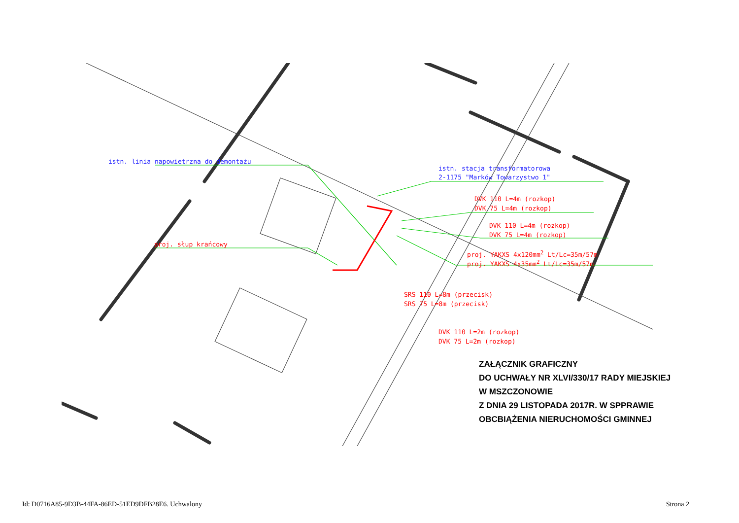istn. linia napowietrzna do demontażu
istn. stacja transformatorowa
2-1175 "Marków Towarzystwo 1"
DVK 110 L=4m (rozkop)
DVK 75 L=4m (rozkop)
DVK 110 L=4m (rozkop)
DVK 75 L=4m (rozkop)
proj. słup krańcowy
proj. YAKXS 4x120mm<sup>2</sup> Lt/Lc=35m/57m
proj. YAKXS 4x35mm<sup>2</sup> Lt/Lc=35m/57m
SRS 110 L=8m (przecisk)
SRS 75 L=8m (przecisk)
DVK 110 L=2m (rozkop)
DVK 75 L=2m (rozkop)
ZAŁĄCZNIK GRAFICZNY
DO UCHWAŁY NR XLVI/330/17 RADY MIEJSKIEJ
W MSZCZONOWIE
Z DNIA 29 LISTOPADA 2017R. W SPPRAWIE
OBCBIĄŻENIA NIERUCHOMOŚCI GMINNEJ
Id: D0716A85-9D3B-44FA-86ED-51ED9DFB28E6. Uchwalony
Strona 2